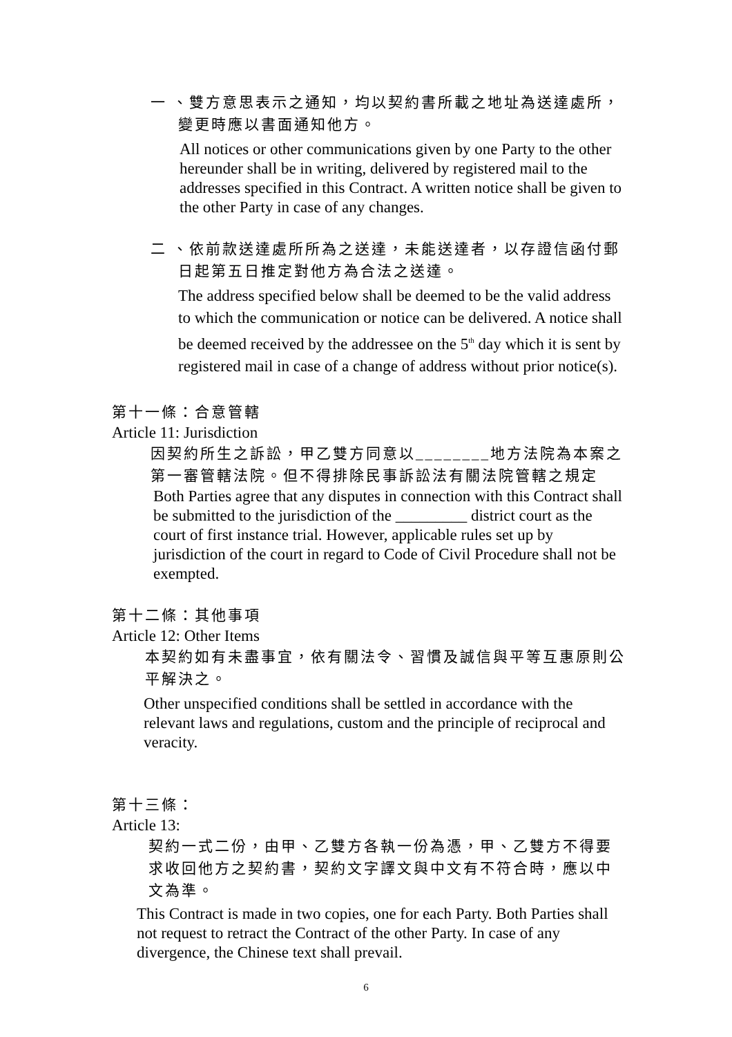一 、雙方意思表示之通知，均以契約書所載之地址為送達處所，
變更時應以書面通知他方。
All notices or other communications given by one Party to the other hereunder shall be in writing, delivered by registered mail to the addresses specified in this Contract. A written notice shall be given to the other Party in case of any changes.
二 、依前款送達處所所為之送達，未能送達者，以存證信函付郵
日起第五日推定對他方為合法之送達。
The address specified below shall be deemed to be the valid address to which the communication or notice can be delivered. A notice shall be deemed received by the addressee on the 5<sup>th</sup> day which it is sent by registered mail in case of a change of address without prior notice(s).
第十一條：合意管轄
Article 11: Jurisdiction
因契約所生之訴訟，甲乙雙方同意以________地方法院為本案之第一審管轄法院。但不得排除民事訴訟法有關法院管轄之規定
Both Parties agree that any disputes in connection with this Contract shall be submitted to the jurisdiction of the _________ district court as the court of first instance trial. However, applicable rules set up by jurisdiction of the court in regard to Code of Civil Procedure shall not be exempted.
第十二條：其他事項
Article 12: Other Items
本契約如有未盡事宜，依有關法令、習慣及誠信與平等互惠原則公平解決之。
Other unspecified conditions shall be settled in accordance with the relevant laws and regulations, custom and the principle of reciprocal and veracity.
第十三條：
Article 13:
契約一式二份，由甲、乙雙方各執一份為憑，甲、乙雙方不得要求收回他方之契約書，契約文字譯文與中文有不符合時，應以中文為準。
This Contract is made in two copies, one for each Party. Both Parties shall not request to retract the Contract of the other Party. In case of any divergence, the Chinese text shall prevail.
6